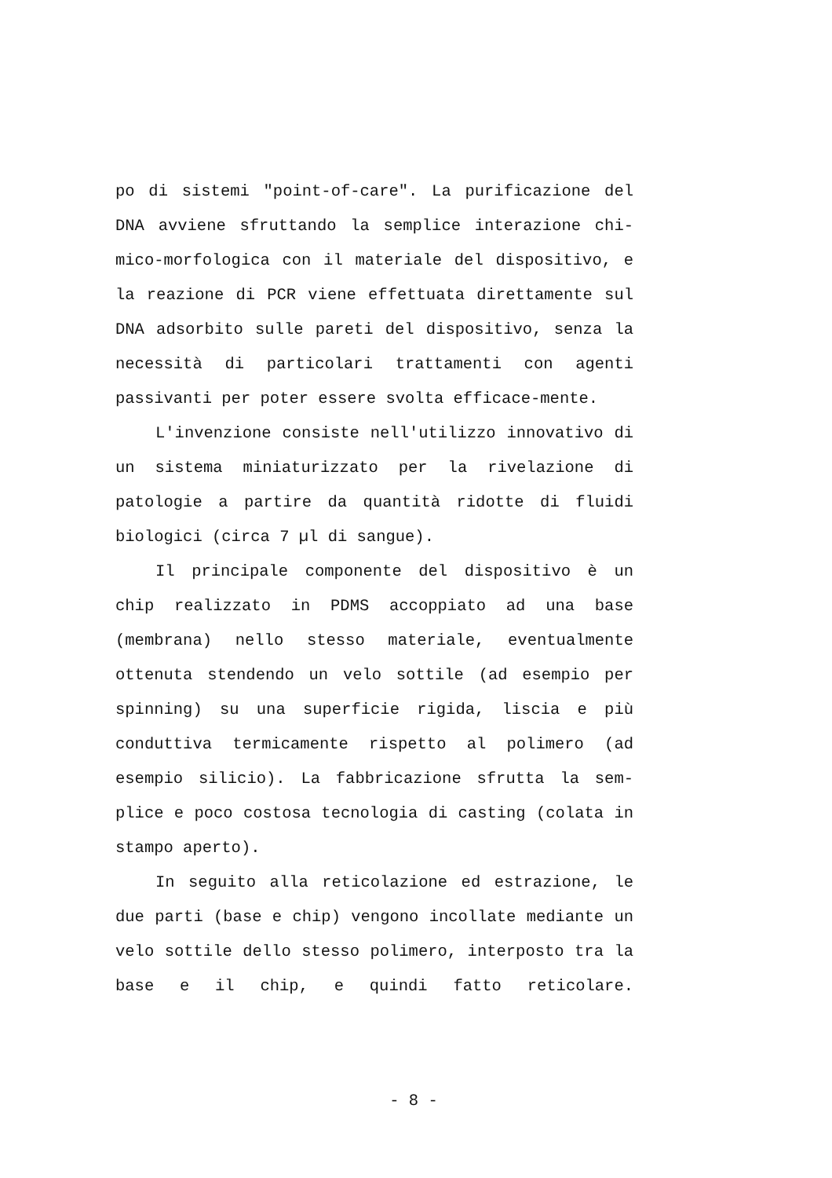po di sistemi "point-of-care". La purificazione del DNA avviene sfruttando la semplice interazione chi-mico-morfologica con il materiale del dispositivo, e la reazione di PCR viene effettuata direttamente sul DNA adsorbito sulle pareti del dispositivo, senza la necessità di particolari trattamenti con agenti passivanti per poter essere svolta efficace-mente.
L'invenzione consiste nell'utilizzo innovativo di un sistema miniaturizzato per la rivelazione di patologie a partire da quantità ridotte di fluidi biologici (circa 7 µl di sangue).
Il principale componente del dispositivo è un chip realizzato in PDMS accoppiato ad una base (membrana) nello stesso materiale, eventualmente ottenuta stendendo un velo sottile (ad esempio per spinning) su una superficie rigida, liscia e più conduttiva termicamente rispetto al polimero (ad esempio silicio). La fabbricazione sfrutta la sem-plice e poco costosa tecnologia di casting (colata in stampo aperto).
In seguito alla reticolazione ed estrazione, le due parti (base e chip) vengono incollate mediante un velo sottile dello stesso polimero, interposto tra la base e il chip, e quindi fatto reticolare.
- 8 -